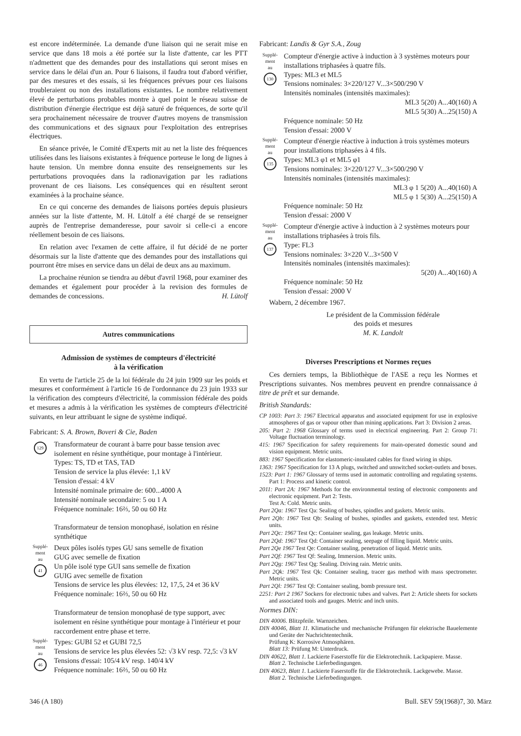est encore indéterminée. La demande d'une liaison qui ne serait mise en service que dans 18 mois a été portée sur la liste d'attente, car les PTT n'admettent que des demandes pour des installations qui seront mises en service dans le délai d'un an. Pour 6 liaisons, il faudra tout d'abord vérifier, par des mesures et des essais, si les fréquences prévues pour ces liaisons troubleraient ou non des installations existantes. Le nombre relativement élevé de perturbations probables montre à quel point le réseau suisse de distribution d'énergie électrique est déjà saturé de fréquences, de sorte qu'il sera prochainement nécessaire de trouver d'autres moyens de transmission des communications et des signaux pour l'exploitation des entreprises électriques.
En séance privée, le Comité d'Experts mit au net la liste des fréquences utilisées dans les liaisons existantes à fréquence porteuse le long de lignes à haute tension. Un membre donna ensuite des renseignements sur les perturbations provoquées dans la radionavigation par les radiations provenant de ces liaisons. Les conséquences qui en résultent seront examinées à la prochaine séance.
En ce qui concerne des demandes de liaisons portées depuis plusieurs années sur la liste d'attente, M. H. Lütolf a été chargé de se renseigner auprès de l'entreprise demanderesse, pour savoir si celle-ci a encore réellement besoin de ces liaisons.
En relation avec l'examen de cette affaire, il fut décidé de ne porter désormais sur la liste d'attente que des demandes pour des installations qui pourront être mises en service dans un délai de deux ans au maximum.
La prochaine réunion se tiendra au début d'avril 1968, pour examiner des demandes et également pour procéder à la revision des formules de demandes de concessions. H. Lütolf
Autres communications
Admission de systèmes de compteurs d'électricité
à la vérification
En vertu de l'article 25 de la loi fédérale du 24 juin 1909 sur les poids et mesures et conformément à l'article 16 de l'ordonnance du 23 juin 1933 sur la vérification des compteurs d'électricité, la commission fédérale des poids et mesures a admis à la vérification les systèmes de compteurs d'électricité suivants, en leur attribuant le signe de système indiqué.
Fabricant: S. A. Brown, Boveri & Cie, Baden
129
Transformateur de courant à barre pour basse tension avec isolement en résine synthétique, pour montage à l'intérieur.
Types: TS, TD et TAS, TAD
Tension de service la plus élevée: 1,1 kV
Tension d'essai: 4 kV
Intensité nominale primaire de: 600...4000 A
Intensité nominale secondaire: 5 ou 1 A
Fréquence nominale: 16⅔, 50 ou 60 Hz
Transformateur de tension monophasé, isolation en résine synthétique
Supplé-
ment
au
41
Deux pôles isolés types GU sans semelle de fixation
GUG avec semelle de fixation
Un pôle isolé type GUI sans semelle de fixation
GUIG avec semelle de fixation
Tensions de service les plus élevées: 12, 17,5, 24 et 36 kV
Fréquence nominale: 16⅔, 50 ou 60 Hz
Transformateur de tension monophasé de type support, avec isolement en résine synthétique pour montage à l'intérieur et pour raccordement entre phase et terre.
Supplé-
ment
au
46
Types: GUBI 52 et GUBI 72,5
Tensions de service les plus élevées 52: √3 kV resp. 72,5: √3 kV
Tensions d'essai: 105/4 kV resp. 140/4 kV
Fréquence nominale: 16⅔, 50 ou 60 Hz
Fabricant: Landis & Gyr S.A., Zoug
Supplé-
ment
au
130
Compteur d'énergie active à induction à 3 systèmes moteurs pour installations triphasées à quatre fils.
Types: ML3 et ML5
Tensions nominales: 3×220/127 V...3×500/290 V
Intensités nominales (intensités maximales):
ML3 5(20) A...40(160) A
ML5 5(30) A...25(150) A
Fréquence nominale: 50 Hz
Tension d'essai: 2000 V
Supplé-
ment
au
135
Compteur d'énergie réactive à induction à trois systèmes moteurs pour installations triphasées à 4 fils.
Types: ML3 φ1 et ML5 φ1
Tensions nominales: 3×220/127 V...3×500/290 V
Intensités nominales (intensités maximales):
ML3 φ 1 5(20) A...40(160) A
ML5 φ 1 5(30) A...25(150) A
Fréquence nominale: 50 Hz
Tension d'essai: 2000 V
Supplé-
ment
au
137
Compteur d'énergie active à induction à 2 systèmes moteurs pour installations triphasées à trois fils.
Type: FL3
Tensions nominales: 3×220 V...3×500 V
Intensités nominales (intensités maximales):
5(20) A...40(160) A
Fréquence nominale: 50 Hz
Tension d'essai: 2000 V
Wabern, 2 décembre 1967.
Le président de la Commission fédérale
des poids et mesures
M. K. Landolt
Diverses Prescriptions et Normes reçues
Ces derniers temps, la Bibliothèque de l'ASE a reçu les Normes et Prescriptions suivantes. Nos membres peuvent en prendre connaissance à titre de prêt et sur demande.
British Standards:
CP 1003: Part 3: 1967 Electrical apparatus and associated equipment for use in explosive atmospheres of gas or vapour other than mining applications. Part 3: Division 2 areas.
205: Part 2: 1968 Glossary of terms used in electrical engineering. Part 2: Group 71: Voltage fluctuation terminology.
415: 1967 Specification for safety requirements for main-operated domestic sound and vision equipment. Metric units.
883: 1967 Specification for elastomeric-insulated cables for fixed wiring in ships.
1363: 1967 Specification for 13 A plugs, switched and unswitched socket-outlets and boxes.
1523: Part 1: 1967 Glossary of terms used in automatic controlling and regulating systems. Part 1: Process and kinetic control.
2011: Part 2A: 1967 Methods for the environmental testing of electronic components and electronic equipment. Part 2: Tests.
Test A: Cold. Metric units.
Part 2Qa: 1967 Test Qa: Sealing of bushes, spindles and gaskets. Metric units.
Part 2Qb: 1967 Test Qb: Sealing of bushes, spindles and gaskets, extended test. Metric units.
Part 2Qc: 1967 Test Qc: Container sealing, gas leakage. Metric units.
Part 2Qd: 1967 Test Qd: Container sealing, seepage of filling liquid. Metric units.
Part 2Qe 1967 Test Qe: Container sealing, penetration of liquid. Metric units.
Part 2Qf: 1967 Test Qf: Sealing, Immersion. Metric units.
Part 2Qg: 1967 Test Qg: Sealing. Driving rain. Metric units.
Part 2Qk: 1967 Test Qk: Container sealing, tracer gas method with mass spectrometer. Metric units.
Part 2Ql: 1967 Test Ql: Container sealing, bomb pressure test.
2251: Part 2 1967 Sockers for electronic tubes and valves. Part 2: Article sheets for sockets and associated tools and gauges. Metric and inch units.
Normes DIN:
DIN 40006. Blitzpfeile. Warnzeichen.
DIN 40046, Blatt 11. Klimatische und mechanische Prüfungen für elektrische Bauelemente und Geräte der Nachrichtentechnik.
Prüfung K: Korrosive Atmosphären.
Blatt 13: Prüfung M: Unterdruck.
DIN 40622, Blatt 1. Lackierte Faserstoffe für die Elektrotechnik. Lackpapiere. Masse.
Blatt 2. Technische Lieferbedingungen.
DIN 40623, Blatt 1. Lackierte Faserstoffe für die Elektrotechnik. Lackgewebe. Masse.
Blatt 2. Technische Lieferbedingungen.
346 (A 180) Bull. SEV 59(1968)7, 30. März